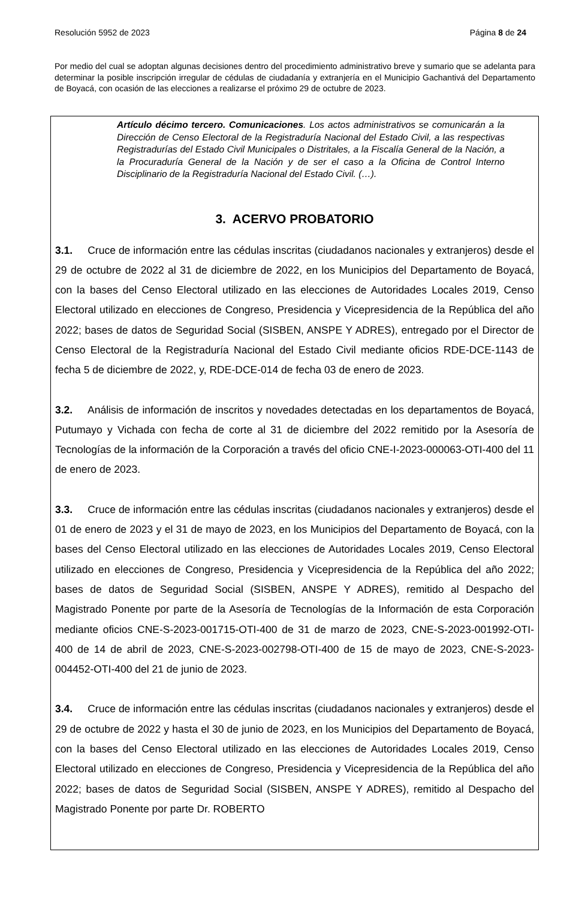Resolución 5952 de 2023 Página 8 de 24
Por medio del cual se adoptan algunas decisiones dentro del procedimiento administrativo breve y sumario que se adelanta para determinar la posible inscripción irregular de cédulas de ciudadanía y extranjería en el Municipio Gachantivá del Departamento de Boyacá, con ocasión de las elecciones a realizarse el próximo 29 de octubre de 2023.
Artículo décimo tercero. Comunicaciones. Los actos administrativos se comunicarán a la Dirección de Censo Electoral de la Registraduría Nacional del Estado Civil, a las respectivas Registradurías del Estado Civil Municipales o Distritales, a la Fiscalía General de la Nación, a la Procuraduría General de la Nación y de ser el caso a la Oficina de Control Interno Disciplinario de la Registraduría Nacional del Estado Civil. (…).
3. ACERVO PROBATORIO
3.1. Cruce de información entre las cédulas inscritas (ciudadanos nacionales y extranjeros) desde el 29 de octubre de 2022 al 31 de diciembre de 2022, en los Municipios del Departamento de Boyacá, con la bases del Censo Electoral utilizado en las elecciones de Autoridades Locales 2019, Censo Electoral utilizado en elecciones de Congreso, Presidencia y Vicepresidencia de la República del año 2022; bases de datos de Seguridad Social (SISBEN, ANSPE Y ADRES), entregado por el Director de Censo Electoral de la Registraduría Nacional del Estado Civil mediante oficios RDE-DCE-1143 de fecha 5 de diciembre de 2022, y, RDE-DCE-014 de fecha 03 de enero de 2023.
3.2. Análisis de información de inscritos y novedades detectadas en los departamentos de Boyacá, Putumayo y Vichada con fecha de corte al 31 de diciembre del 2022 remitido por la Asesoría de Tecnologías de la información de la Corporación a través del oficio CNE-I-2023-000063-OTI-400 del 11 de enero de 2023.
3.3. Cruce de información entre las cédulas inscritas (ciudadanos nacionales y extranjeros) desde el 01 de enero de 2023 y el 31 de mayo de 2023, en los Municipios del Departamento de Boyacá, con la bases del Censo Electoral utilizado en las elecciones de Autoridades Locales 2019, Censo Electoral utilizado en elecciones de Congreso, Presidencia y Vicepresidencia de la República del año 2022; bases de datos de Seguridad Social (SISBEN, ANSPE Y ADRES), remitido al Despacho del Magistrado Ponente por parte de la Asesoría de Tecnologías de la Información de esta Corporación mediante oficios CNE-S-2023-001715-OTI-400 de 31 de marzo de 2023, CNE-S-2023-001992-OTI-400 de 14 de abril de 2023, CNE-S-2023-002798-OTI-400 de 15 de mayo de 2023, CNE-S-2023-004452-OTI-400 del 21 de junio de 2023.
3.4. Cruce de información entre las cédulas inscritas (ciudadanos nacionales y extranjeros) desde el 29 de octubre de 2022 y hasta el 30 de junio de 2023, en los Municipios del Departamento de Boyacá, con la bases del Censo Electoral utilizado en las elecciones de Autoridades Locales 2019, Censo Electoral utilizado en elecciones de Congreso, Presidencia y Vicepresidencia de la República del año 2022; bases de datos de Seguridad Social (SISBEN, ANSPE Y ADRES), remitido al Despacho del Magistrado Ponente por parte Dr. ROBERTO